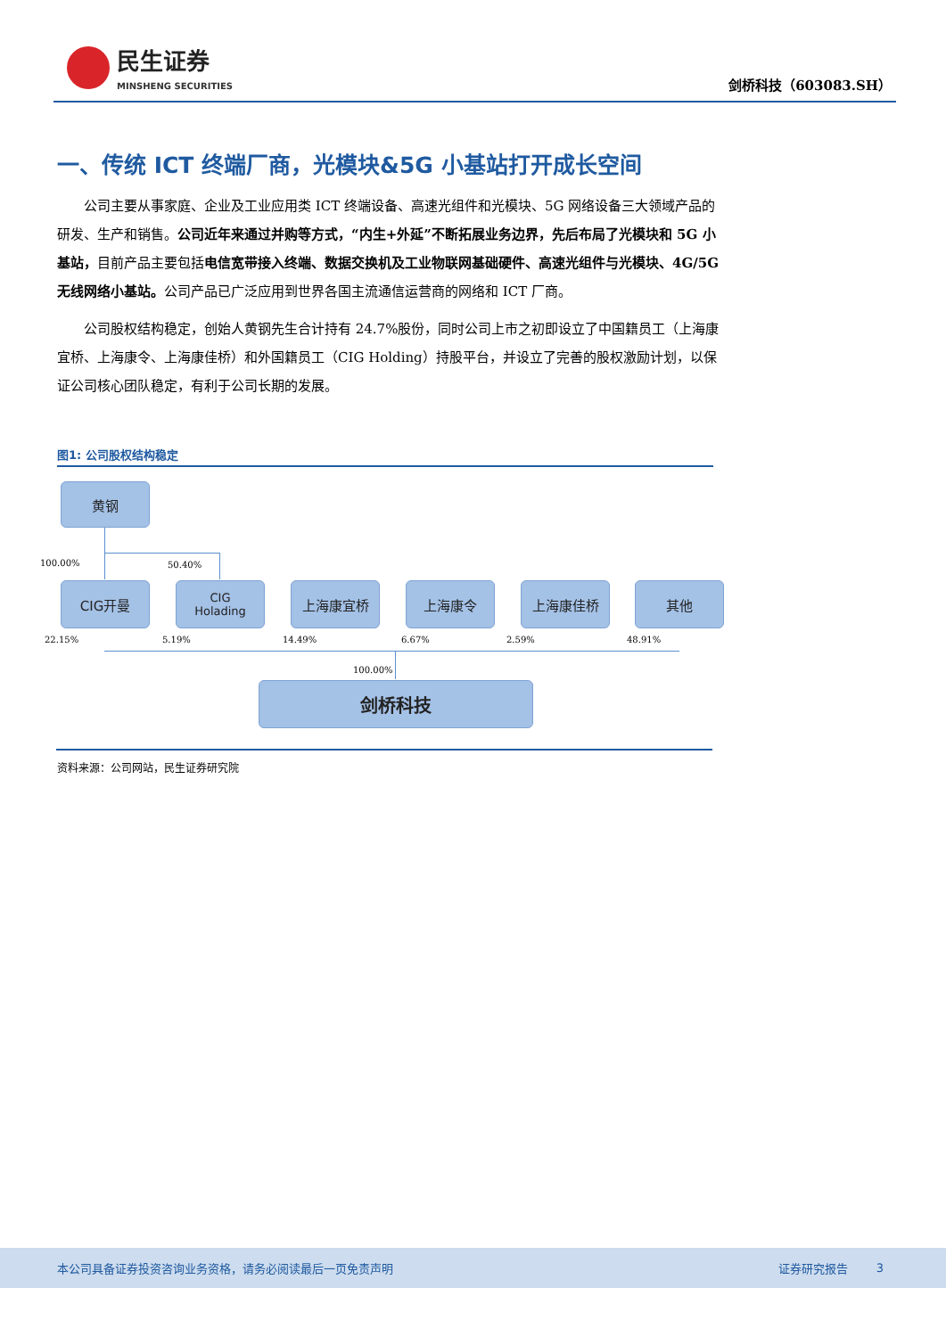民生证券
MINSHENG SECURITIES
剑桥科技（603083.SH）
一、传统 ICT 终端厂商，光模块&5G 小基站打开成长空间
公司主要从事家庭、企业及工业应用类 ICT 终端设备、高速光组件和光模块、5G 网络设备三大领域产品的研发、生产和销售。公司近年来通过并购等方式，“内生+外延”不断拓展业务边界，先后布局了光模块和 5G 小基站，目前产品主要包括电信宽带接入终端、数据交换机及工业物联网基础硬件、高速光组件与光模块、4G/5G 无线网络小基站。公司产品已广泛应用到世界各国主流通信运营商的网络和 ICT 厂商。
公司股权结构稳定，创始人黄钢先生合计持有 24.7%股份，同时公司上市之初即设立了中国籍员工（上海康宜桥、上海康令、上海康佳桥）和外国籍员工（CIG Holding）持股平台，并设立了完善的股权激励计划，以保证公司核心团队稳定，有利于公司长期的发展。
图1: 公司股权结构稳定
黄钢
100.00% 50.40%
CIG开曼
CIG
Holading
上海康宜桥 上海康令 上海康佳桥 其他
22.15% 5.19% 14.49% 6.67% 2.59% 48.91%
100.00%
剑桥科技
资料来源：公司网站，民生证券研究院
本公司具备证券投资咨询业务资格，请务必阅读最后一页免责声明 证券研究报告 3